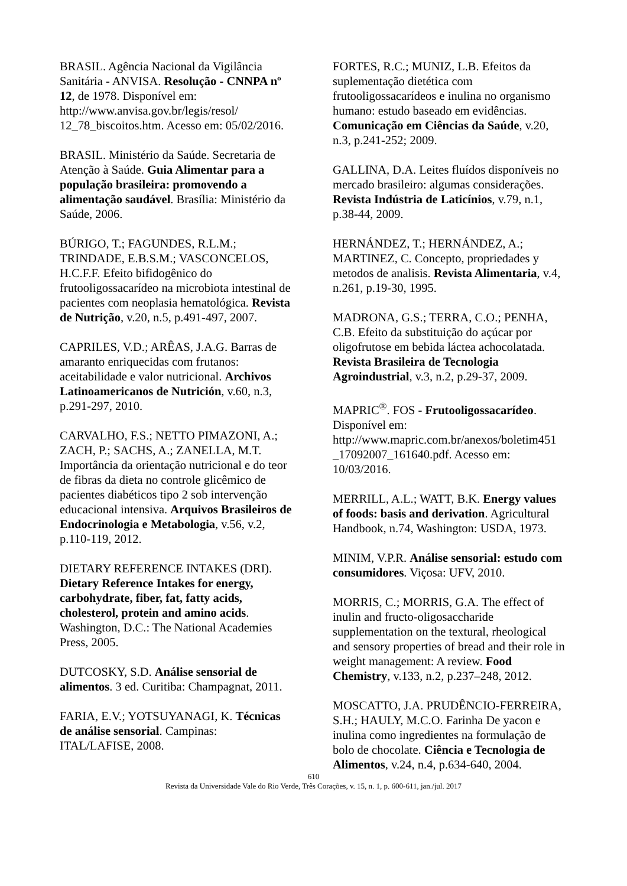BRASIL. Agência Nacional da Vigilância Sanitária - ANVISA. Resolução - CNNPA nº 12, de 1978. Disponível em: http://www.anvisa.gov.br/legis/resol/ 12_78_biscoitos.htm. Acesso em: 05/02/2016.
BRASIL. Ministério da Saúde. Secretaria de Atenção à Saúde. Guia Alimentar para a população brasileira: promovendo a alimentação saudável. Brasília: Ministério da Saúde, 2006.
BÚRIGO, T.; FAGUNDES, R.L.M.; TRINDADE, E.B.S.M.; VASCONCELOS, H.C.F.F. Efeito bifidogênico do frutooligossacarídeo na microbiota intestinal de pacientes com neoplasia hematológica. Revista de Nutrição, v.20, n.5, p.491-497, 2007.
CAPRILES, V.D.; ARÊAS, J.A.G. Barras de amaranto enriquecidas com frutanos: aceitabilidade e valor nutricional. Archivos Latinoamericanos de Nutrición, v.60, n.3, p.291-297, 2010.
CARVALHO, F.S.; NETTO PIMAZONI, A.; ZACH, P.; SACHS, A.; ZANELLA, M.T. Importância da orientação nutricional e do teor de fibras da dieta no controle glicêmico de pacientes diabéticos tipo 2 sob intervenção educacional intensiva. Arquivos Brasileiros de Endocrinologia e Metabologia, v.56, v.2, p.110-119, 2012.
DIETARY REFERENCE INTAKES (DRI). Dietary Reference Intakes for energy, carbohydrate, fiber, fat, fatty acids, cholesterol, protein and amino acids. Washington, D.C.: The National Academies Press, 2005.
DUTCOSKY, S.D. Análise sensorial de alimentos. 3 ed. Curitiba: Champagnat, 2011.
FARIA, E.V.; YOTSUYANAGI, K. Técnicas de análise sensorial. Campinas: ITAL/LAFISE, 2008.
FORTES, R.C.; MUNIZ, L.B. Efeitos da suplementação dietética com frutooligossacarídeos e inulina no organismo humano: estudo baseado em evidências. Comunicação em Ciências da Saúde, v.20, n.3, p.241-252; 2009.
GALLINA, D.A. Leites fluídos disponíveis no mercado brasileiro: algumas considerações. Revista Indústria de Laticínios, v.79, n.1, p.38-44, 2009.
HERNÁNDEZ, T.; HERNÁNDEZ, A.; MARTINEZ, C. Concepto, propriedades y metodos de analisis. Revista Alimentaria, v.4, n.261, p.19-30, 1995.
MADRONA, G.S.; TERRA, C.O.; PENHA, C.B. Efeito da substituição do açúcar por oligofrutose em bebida láctea achocolatada. Revista Brasileira de Tecnologia Agroindustrial, v.3, n.2, p.29-37, 2009.
MAPRIC<sup>®</sup>. FOS - Frutooligossacarídeo. Disponível em: http://www.mapric.com.br/anexos/boletim451 _17092007_161640.pdf. Acesso em: 10/03/2016.
MERRILL, A.L.; WATT, B.K. Energy values of foods: basis and derivation. Agricultural Handbook, n.74, Washington: USDA, 1973.
MINIM, V.P.R. Análise sensorial: estudo com consumidores. Viçosa: UFV, 2010.
MORRIS, C.; MORRIS, G.A. The effect of inulin and fructo-oligosaccharide supplementation on the textural, rheological and sensory properties of bread and their role in weight management: A review. Food Chemistry, v.133, n.2, p.237–248, 2012.
MOSCATTO, J.A. PRUDÊNCIO-FERREIRA, S.H.; HAULY, M.C.O. Farinha De yacon e inulina como ingredientes na formulação de bolo de chocolate. Ciência e Tecnologia de Alimentos, v.24, n.4, p.634-640, 2004.
610
Revista da Universidade Vale do Rio Verde, Três Corações, v. 15, n. 1, p. 600-611, jan./jul. 2017